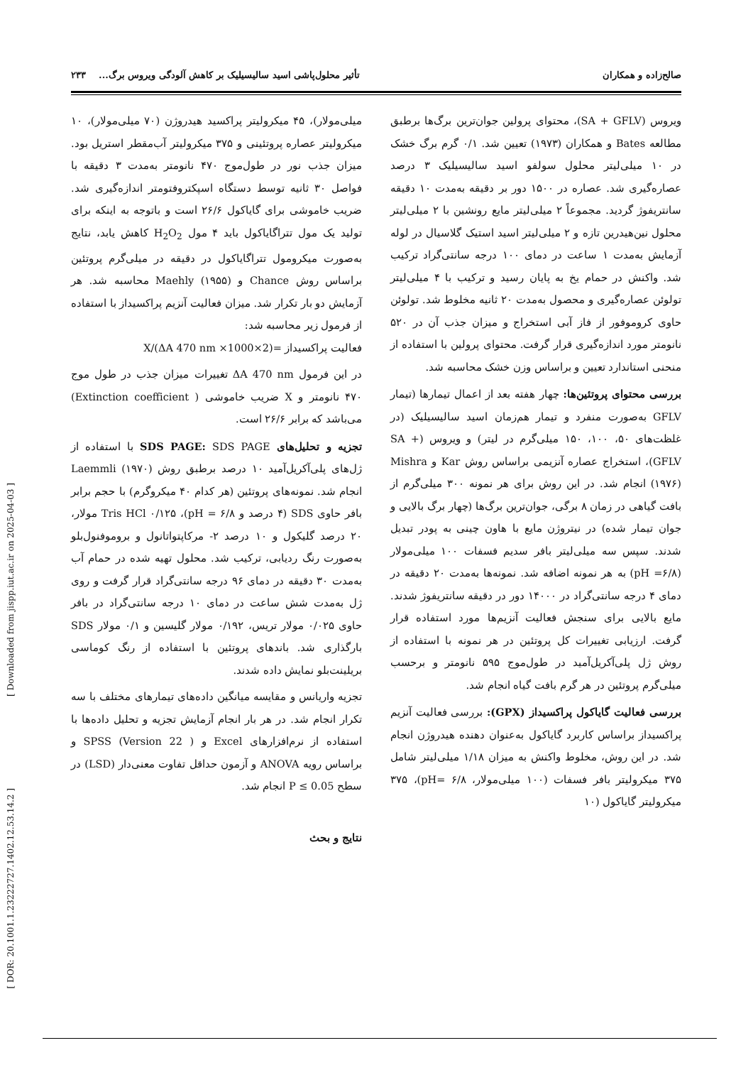صالح‌زاده و همکاران تأثیر محلول‌پاشی اسید سالیسیلیک بر کاهش آلودگی ویروس برگ... ۲۳۳
ویروس (SA + GFLV)، محتوای پرولین جوان‌ترین برگ‌ها برطبق مطالعه Bates و همکاران (۱۹۷۳) تعیین شد. ۰/۱ گرم برگ خشک در ۱۰ میلی‌لیتر محلول سولفو اسید سالیسیلیک ۳ درصد عصاره‌گیری شد. عصاره در ۱۵۰۰ دور بر دقیقه به‌مدت ۱۰ دقیقه سانتریفوژ گردید. مجموعاً ۲ میلی‌لیتر مایع رونشین با ۲ میلی‌لیتر محلول نین‌هیدرین تازه و ۲ میلی‌لیتر اسید استیک گلاسیال در لوله آزمایش به‌مدت ۱ ساعت در دمای ۱۰۰ درجه سانتی‌گراد ترکیب شد. واکنش در حمام یخ به پایان رسید و ترکیب با ۴ میلی‌لیتر تولوئن عصاره‌گیری و محصول به‌مدت ۲۰ ثانیه مخلوط شد. تولوئن حاوی کروموفور از فاز آبی استخراج و میزان جذب آن در ۵۲۰ نانومتر مورد اندازه‌گیری قرار گرفت. محتوای پرولین با استفاده از منحنی استاندارد تعیین و براساس وزن خشک محاسبه شد.
بررسی محتوای پروتئین‌ها: چهار هفته بعد از اعمال تیمارها (تیمار GFLV به‌صورت منفرد و تیمار هم‌زمان اسید سالیسیلیک (در غلظت‌های ۵۰، ۱۰۰، ۱۵۰ میلی‌گرم در لیتر) و ویروس (SA + GFLV)، استخراج عصاره آنزیمی براساس روش Kar و Mishra (۱۹۷۶) انجام شد. در این روش برای هر نمونه ۳۰۰ میلی‌گرم از بافت گیاهی در زمان ۸ برگی، جوان‌ترین برگ‌ها (چهار برگ بالایی و جوان تیمار شده) در نیتروژن مایع با هاون چینی به پودر تبدیل شدند. سپس سه میلی‌لیتر بافر سدیم فسفات ۱۰۰ میلی‌مولار (pH =۶/۸) به هر نمونه اضافه شد. نمونه‌ها به‌مدت ۲۰ دقیقه در دمای ۴ درجه سانتی‌گراد در ۱۴۰۰۰ دور در دقیقه سانتریفوژ شدند. مایع بالایی برای سنجش فعالیت آنزیم‌ها مورد استفاده قرار گرفت. ارزیابی تغییرات کل پروتئین در هر نمونه با استفاده از روش ژل پلی‌آکریل‌آمید در طول‌موج ۵۹۵ نانومتر و برحسب میلی‌گرم پروتئین در هر گرم بافت گیاه انجام شد.
بررسی فعالیت گایاکول پراکسیداز (GPX): بررسی فعالیت آنزیم پراکسیداز براساس کاربرد گایاکول به‌عنوان دهنده هیدروژن انجام شد. در این روش، مخلوط واکنش به میزان ۱/۱۸ میلی‌لیتر شامل ۳۷۵ میکرولیتر بافر فسفات (۱۰۰ میلی‌مولار، pH= ۶/۸)، ۳۷۵ میکرولیتر گایاکول (۱۰
میلی‌مولار)، ۴۵ میکرولیتر پراکسید هیدروژن (۷۰ میلی‌مولار)، ۱۰ میکرولیتر عصاره پروتئینی و ۳۷۵ میکرولیتر آب‌مقطر استریل بود. میزان جذب نور در طول‌موج ۴۷۰ نانومتر به‌مدت ۳ دقیقه با فواصل ۳۰ ثانیه توسط دستگاه اسپکتروفتومتر اندازه‌گیری شد. ضریب خاموشی برای گایاکول ۲۶/۶ است و باتوجه به اینکه برای تولید یک مول تتراگایاکول باید ۴ مول H<sub>2</sub>O<sub>2</sub> کاهش یابد، نتایج به‌صورت میکرومول تتراگایاکول در دقیقه در میلی‌گرم پروتئین براساس روش Chance و Maehly (۱۹۵۵) محاسبه شد. هر آزمایش دو بار تکرار شد. میزان فعالیت آنزیم پراکسیداز با استفاده از فرمول زیر محاسبه شد:
فعالیت پراکسیداز =(ΔA 470 nm ×1000×2)/X
در این فرمول ΔA 470 nm تغییرات میزان جذب در طول موج ۴۷۰ نانومتر و X ضریب خاموشی ( Extinction coefficient) می‌باشد که برابر ۲۶/۶ است.
تجزیه و تحلیل‌های SDS PAGE: SDS PAGE با استفاده از ژل‌های پلی‌آکریل‌آمید ۱۰ درصد برطبق روش Laemmli (۱۹۷۰) انجام شد. نمونه‌های پروتئین (هر کدام ۴۰ میکروگرم) با حجم برابر بافر حاوی SDS (۴ درصد و ۶/۸ = pH)، Tris HCl ۰/۱۲۵ مولار، ۲۰ درصد گلیکول و ۱۰ درصد ۲- مرکاپتواتانول و بروموفنول‌بلو به‌صورت رنگ ردیابی، ترکیب شد. محلول تهیه شده در حمام آب به‌مدت ۳۰ دقیقه در دمای ۹۶ درجه سانتی‌گراد قرار گرفت و روی ژل به‌مدت شش ساعت در دمای ۱۰ درجه سانتی‌گراد در بافر حاوی ۰/۰۲۵ مولار تریس، ۰/۱۹۲ مولار گلیسین و ۰/۱ مولار SDS بارگذاری شد. باندهای پروتئین با استفاده از رنگ کوماسی بریلینت‌بلو نمایش داده شدند.
تجزیه واریانس و مقایسه میانگین داده‌های تیمارهای مختلف با سه تکرار انجام شد. در هر بار انجام آزمایش تجزیه و تحلیل داده‌ها با استفاده از نرم‌افزارهای Excel و ( Version 22) SPSS و براساس رویه ANOVA و آزمون حداقل تفاوت معنی‌دار (LSD) در سطح P ≤ 0.05 انجام شد.
نتایج و بحث
[ Downloaded from jispp.iut.ac.ir on 2025-04-03 ]
[ DOR: 20.1001.1.23222727.1402.12.53.14.2 ]